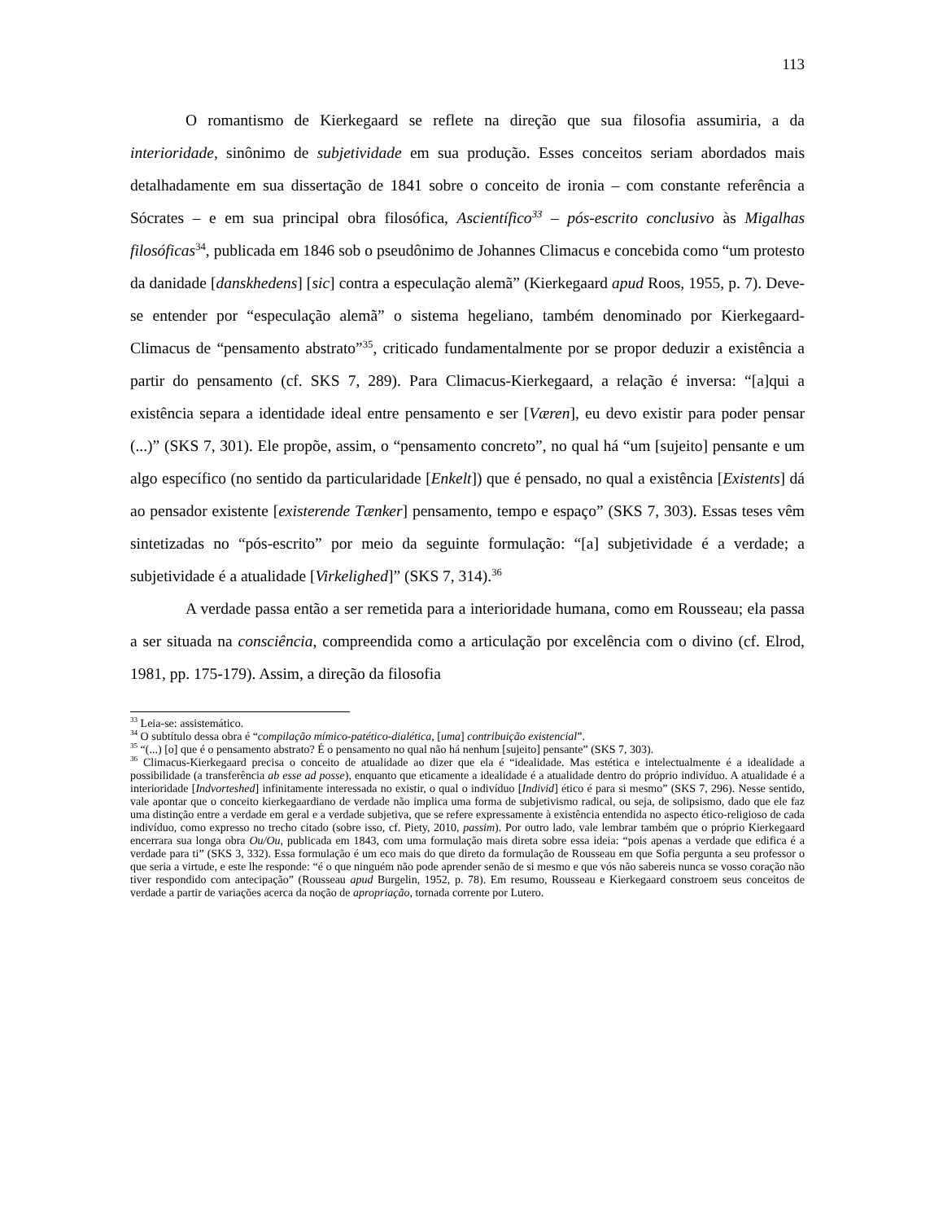113
O romantismo de Kierkegaard se reflete na direção que sua filosofia assumiria, a da interioridade, sinônimo de subjetividade em sua produção. Esses conceitos seriam abordados mais detalhadamente em sua dissertação de 1841 sobre o conceito de ironia – com constante referência a Sócrates – e em sua principal obra filosófica, Ascientífico<sup>33</sup> – pós-escrito conclusivo às Migalhas filosóficas<sup>34</sup>, publicada em 1846 sob o pseudônimo de Johannes Climacus e concebida como “um protesto da danidade [danskhedens] [sic] contra a especulação alemã” (Kierkegaard apud Roos, 1955, p. 7). Deve-se entender por “especulação alemã” o sistema hegeliano, também denominado por Kierkegaard-Climacus de “pensamento abstrato”<sup>35</sup>, criticado fundamentalmente por se propor deduzir a existência a partir do pensamento (cf. SKS 7, 289). Para Climacus-Kierkegaard, a relação é inversa: “[a]qui a existência separa a identidade ideal entre pensamento e ser [Væren], eu devo existir para poder pensar (...)” (SKS 7, 301). Ele propõe, assim, o “pensamento concreto”, no qual há “um [sujeito] pensante e um algo específico (no sentido da particularidade [Enkelt]) que é pensado, no qual a existência [Existents] dá ao pensador existente [existerende Tænker] pensamento, tempo e espaço” (SKS 7, 303). Essas teses vêm sintetizadas no “pós-escrito” por meio da seguinte formulação: “[a] subjetividade é a verdade; a subjetividade é a atualidade [Virkelighed]” (SKS 7, 314).<sup>36</sup>
A verdade passa então a ser remetida para a interioridade humana, como em Rousseau; ela passa a ser situada na consciência, compreendida como a articulação por excelência com o divino (cf. Elrod, 1981, pp. 175-179). Assim, a direção da filosofia
<sup>33</sup> Leia-se: assistemático.
<sup>34</sup> O subtítulo dessa obra é “compilação mímico-patético-dialética, [uma] contribuição existencial”.
<sup>35</sup> “(...) [o] que é o pensamento abstrato? É o pensamento no qual não há nenhum [sujeito] pensante” (SKS 7, 303).
<sup>36</sup> Climacus-Kierkegaard precisa o conceito de atualidade ao dizer que ela é “idealidade. Mas estética e intelectualmente é a idealidade a possibilidade (a transferência ab esse ad posse), enquanto que eticamente a idealidade é a atualidade dentro do próprio indivíduo. A atualidade é a interioridade [Indvorteshed] infinitamente interessada no existir, o qual o indivíduo [Individ] ético é para si mesmo” (SKS 7, 296). Nesse sentido, vale apontar que o conceito kierkegaardiano de verdade não implica uma forma de subjetivismo radical, ou seja, de solipsismo, dado que ele faz uma distinção entre a verdade em geral e a verdade subjetiva, que se refere expressamente à existência entendida no aspecto ético-religioso de cada indivíduo, como expresso no trecho citado (sobre isso, cf. Piety, 2010, passim). Por outro lado, vale lembrar também que o próprio Kierkegaard encerrara sua longa obra Ou/Ou, publicada em 1843, com uma formulação mais direta sobre essa ideia: “pois apenas a verdade que edifica é a verdade para ti” (SKS 3, 332). Essa formulação é um eco mais do que direto da formulação de Rousseau em que Sofia pergunta a seu professor o que seria a virtude, e este lhe responde: “é o que ninguém não pode aprender senão de si mesmo e que vós não sabereis nunca se vosso coração não tiver respondido com antecipação” (Rousseau apud Burgelin, 1952, p. 78). Em resumo, Rousseau e Kierkegaard constroem seus conceitos de verdade a partir de variações acerca da noção de apropriação, tornada corrente por Lutero.